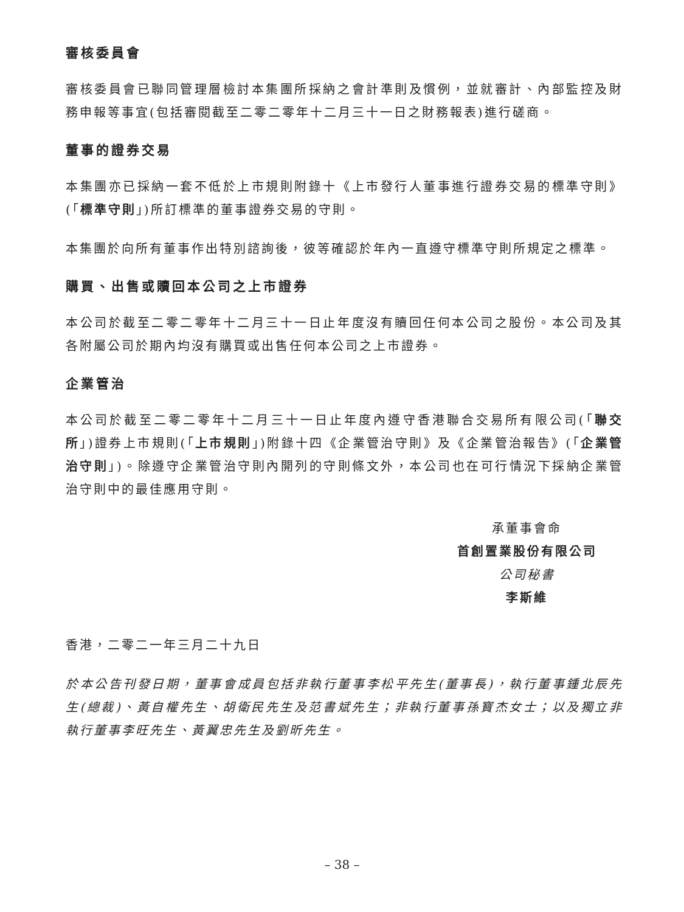審核委員會
審核委員會已聯同管理層檢討本集團所採納之會計準則及慣例，並就審計、內部監控及財務申報等事宜(包括審閱截至二零二零年十二月三十一日之財務報表)進行磋商。
董事的證券交易
本集團亦已採納一套不低於上市規則附錄十《上市發行人董事進行證券交易的標準守則》(「標準守則」)所訂標準的董事證券交易的守則。
本集團於向所有董事作出特別諮詢後，彼等確認於年內一直遵守標準守則所規定之標準。
購買、出售或贖回本公司之上市證券
本公司於截至二零二零年十二月三十一日止年度沒有贖回任何本公司之股份。本公司及其各附屬公司於期內均沒有購買或出售任何本公司之上市證券。
企業管治
本公司於截至二零二零年十二月三十一日止年度內遵守香港聯合交易所有限公司(「聯交所」)證券上市規則(「上市規則」)附錄十四《企業管治守則》及《企業管治報告》(「企業管治守則」)。除遵守企業管治守則內開列的守則條文外，本公司也在可行情況下採納企業管治守則中的最佳應用守則。
承董事會命
首創置業股份有限公司
公司秘書
李斯維
香港，二零二一年三月二十九日
於本公告刊發日期，董事會成員包括非執行董事李松平先生(董事長)，執行董事鍾北辰先生(總裁)、黃自權先生、胡衛民先生及范書斌先生；非執行董事孫寶杰女士；以及獨立非執行董事李旺先生、黃翼忠先生及劉昕先生。
– 38 –